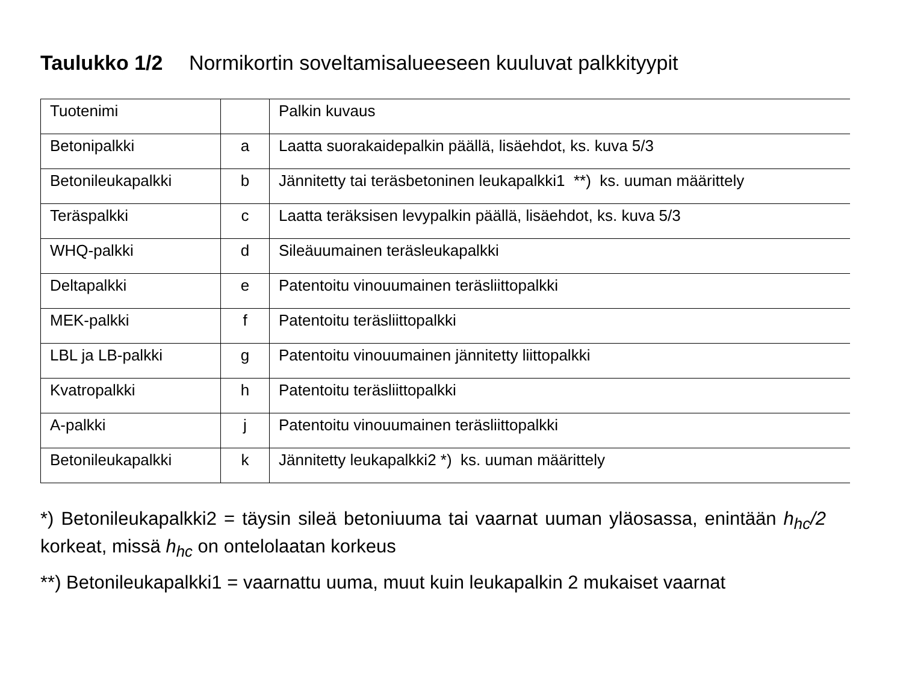Taulukko 1/2 Normikortin soveltamisalueeseen kuuluvat palkkityypit
| Tuotenimi | | Palkin kuvaus |
| Betonipalkki | a | Laatta suorakaidepalkin päällä, lisäehdot, ks. kuva 5/3 |
| Betonileukapalkki | b | Jännitetty tai teräsbetoninen leukapalkki1 **) ks. uuman määrittely |
| Teräspalkki | c | Laatta teräksisen levypalkin päällä, lisäehdot, ks. kuva 5/3 |
| WHQ-palkki | d | Sileäuumainen teräsleukapalkki |
| Deltapalkki | e | Patentoitu vinouumainen teräsliittopalkki |
| MEK-palkki | f | Patentoitu teräsliittopalkki |
| LBL ja LB-palkki | g | Patentoitu vinouumainen jännitetty liittopalkki |
| Kvatropalkki | h | Patentoitu teräsliittopalkki |
| A-palkki | j | Patentoitu vinouumainen teräsliittopalkki |
| Betonileukapalkki | k | Jännitetty leukapalkki2 *) ks. uuman määrittely |
*) Betonileukapalkki2 = täysin sileä betoniuuma tai vaarnat uuman yläosassa, enintään h<sub>hc</sub>/2 korkeat, missä h<sub>hc</sub> on ontelolaatan korkeus
**) Betonileukapalkki1 = vaarnattu uuma, muut kuin leukapalkin 2 mukaiset vaarnat